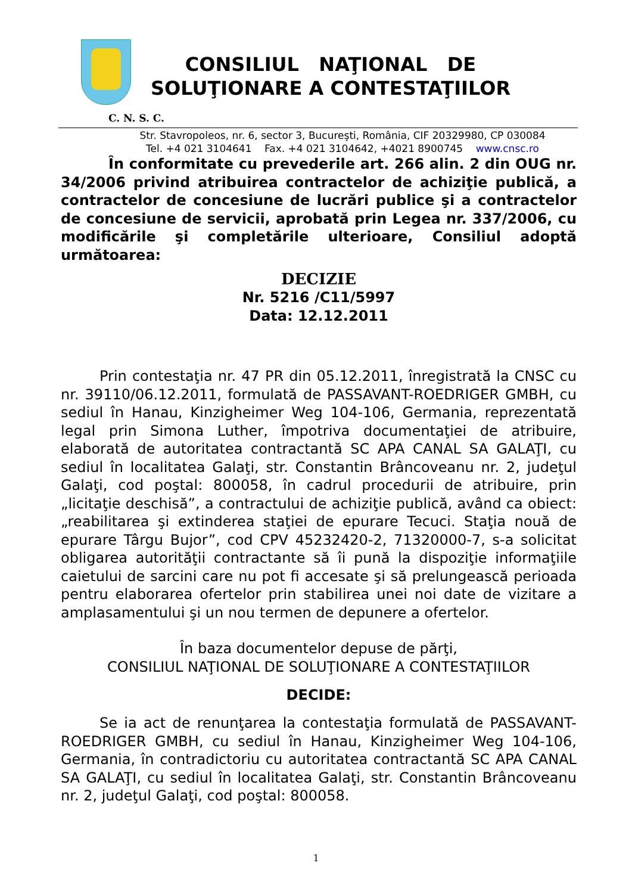CONSILIUL NAŢIONAL DE
SOLUŢIONARE A CONTESTAŢIILOR
C. N. S. C.
Str. Stavropoleos, nr. 6, sector 3, Bucureşti, România, CIF 20329980, CP 030084
Tel. +4 021 3104641 Fax. +4 021 3104642, +4021 8900745 www.cnsc.ro
În conformitate cu prevederile art. 266 alin. 2 din OUG nr. 34/2006 privind atribuirea contractelor de achiziţie publică, a contractelor de concesiune de lucrări publice şi a contractelor de concesiune de servicii, aprobată prin Legea nr. 337/2006, cu modificările şi completările ulterioare, Consiliul adoptă următoarea:
DECIZIE
Nr. 5216 /C11/5997
Data: 12.12.2011
Prin contestaţia nr. 47 PR din 05.12.2011, înregistrată la CNSC cu nr. 39110/06.12.2011, formulată de PASSAVANT-ROEDRIGER GMBH, cu sediul în Hanau, Kinzigheimer Weg 104-106, Germania, reprezentată legal prin Simona Luther, împotriva documentaţiei de atribuire, elaborată de autoritatea contractantă SC APA CANAL SA GALAŢI, cu sediul în localitatea Galaţi, str. Constantin Brâncoveanu nr. 2, judeţul Galaţi, cod poştal: 800058, în cadrul procedurii de atribuire, prin „licitaţie deschisă”, a contractului de achiziţie publică, având ca obiect: „reabilitarea şi extinderea staţiei de epurare Tecuci. Staţia nouă de epurare Târgu Bujor”, cod CPV 45232420-2, 71320000-7, s-a solicitat obligarea autorităţii contractante să îi pună la dispoziţie informaţiile caietului de sarcini care nu pot fi accesate şi să prelungească perioada pentru elaborarea ofertelor prin stabilirea unei noi date de vizitare a amplasamentului şi un nou termen de depunere a ofertelor.
În baza documentelor depuse de părţi,
CONSILIUL NAŢIONAL DE SOLUŢIONARE A CONTESTAŢIILOR
DECIDE:
Se ia act de renunţarea la contestaţia formulată de PASSAVANT-ROEDRIGER GMBH, cu sediul în Hanau, Kinzigheimer Weg 104-106, Germania, în contradictoriu cu autoritatea contractantă SC APA CANAL SA GALAŢI, cu sediul în localitatea Galaţi, str. Constantin Brâncoveanu nr. 2, judeţul Galaţi, cod poştal: 800058.
1